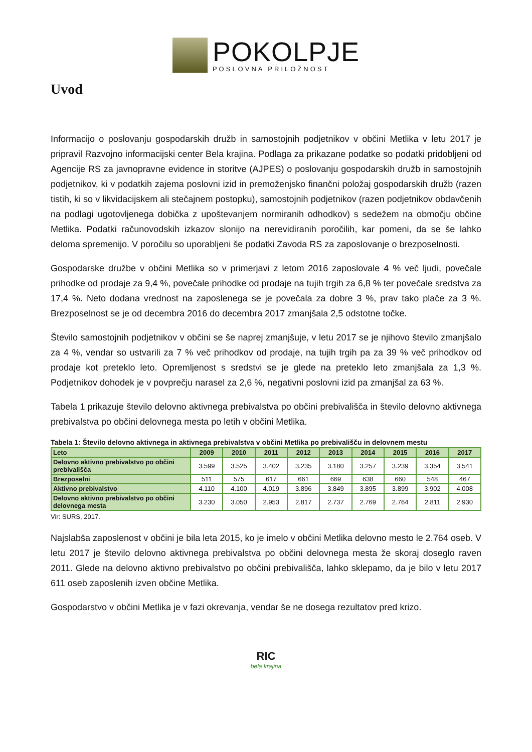POKOLPJE
POSLOVNA PRILOŽNOST
Uvod
Informacijo o poslovanju gospodarskih družb in samostojnih podjetnikov v občini Metlika v letu 2017 je pripravil Razvojno informacijski center Bela krajina. Podlaga za prikazane podatke so podatki pridobljeni od Agencije RS za javnopravne evidence in storitve (AJPES) o poslovanju gospodarskih družb in samostojnih podjetnikov, ki v podatkih zajema poslovni izid in premoženjsko finančni položaj gospodarskih družb (razen tistih, ki so v likvidacijskem ali stečajnem postopku), samostojnih podjetnikov (razen podjetnikov obdavčenih na podlagi ugotovljenega dobička z upoštevanjem normiranih odhodkov) s sedežem na območju občine Metlika. Podatki računovodskih izkazov slonijo na nerevidiranih poročilih, kar pomeni, da se še lahko deloma spremenijo. V poročilu so uporabljeni še podatki Zavoda RS za zaposlovanje o brezposelnosti.
Gospodarske družbe v občini Metlika so v primerjavi z letom 2016 zaposlovale 4 % več ljudi, povečale prihodke od prodaje za 9,4 %, povečale prihodke od prodaje na tujih trgih za 6,8 % ter povečale sredstva za 17,4 %. Neto dodana vrednost na zaposlenega se je povečala za dobre 3 %, prav tako plače za 3 %. Brezposelnost se je od decembra 2016 do decembra 2017 zmanjšala 2,5 odstotne točke.
Število samostojnih podjetnikov v občini se še naprej zmanjšuje, v letu 2017 se je njihovo število zmanjšalo za 4 %, vendar so ustvarili za 7 % več prihodkov od prodaje, na tujih trgih pa za 39 % več prihodkov od prodaje kot preteklo leto. Opremljenost s sredstvi se je glede na preteklo leto zmanjšala za 1,3 %. Podjetnikov dohodek je v povprečju narasel za 2,6 %, negativni poslovni izid pa zmanjšal za 63 %.
Tabela 1 prikazuje število delovno aktivnega prebivalstva po občini prebivališča in število delovno aktivnega prebivalstva po občini delovnega mesta po letih v občini Metlika.
Tabela 1: Število delovno aktivnega in aktivnega prebivalstva v občini Metlika po prebivališču in delovnem mestu
| Leto | 2009 | 2010 | 2011 | 2012 | 2013 | 2014 | 2015 | 2016 | 2017 |
| --- | --- | --- | --- | --- | --- | --- | --- | --- | --- |
| Delovno aktivno prebivalstvo po občini prebivališča | 3.599 | 3.525 | 3.402 | 3.235 | 3.180 | 3.257 | 3.239 | 3.354 | 3.541 |
| Brezposelni | 511 | 575 | 617 | 661 | 669 | 638 | 660 | 548 | 467 |
| Aktivno prebivalstvo | 4.110 | 4.100 | 4.019 | 3.896 | 3.849 | 3.895 | 3.899 | 3.902 | 4.008 |
| Delovno aktivno prebivalstvo po občini delovnega mesta | 3.230 | 3.050 | 2.953 | 2.817 | 2.737 | 2.769 | 2.764 | 2.811 | 2.930 |
Vir: SURS, 2017.
Najslabša zaposlenost v občini je bila leta 2015, ko je imelo v občini Metlika delovno mesto le 2.764 oseb. V letu 2017 je število delovno aktivnega prebivalstva po občini delovnega mesta že skoraj doseglo raven 2011. Glede na delovno aktivno prebivalstvo po občini prebivališča, lahko sklepamo, da je bilo v letu 2017 611 oseb zaposlenih izven občine Metlika.
Gospodarstvo v občini Metlika je v fazi okrevanja, vendar še ne dosega rezultatov pred krizo.
RIC
bela krajina